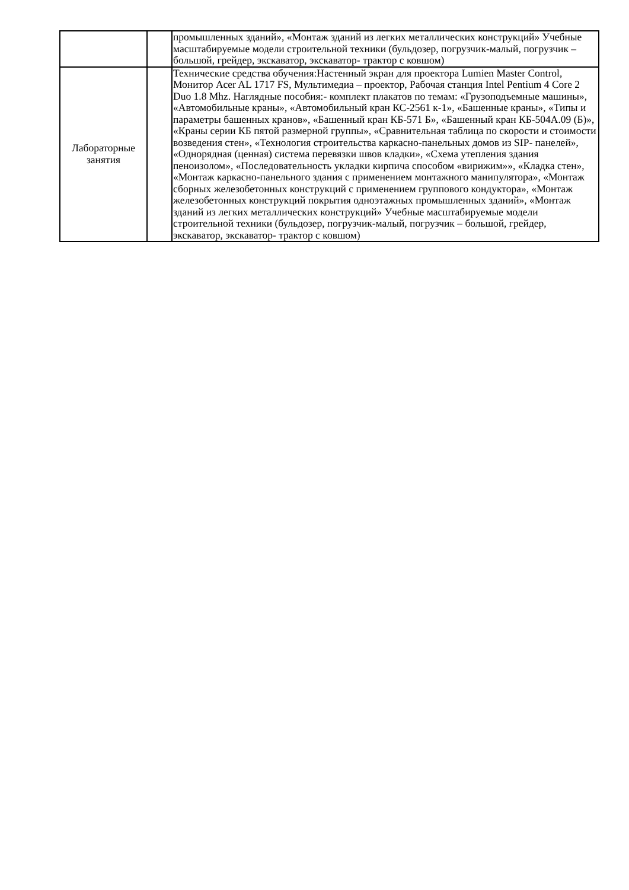| | | промышленных зданий», «Монтаж зданий из легких металлических конструкций» Учебные масштабируемые модели строительной техники (бульдозер, погрузчик-малый, погрузчик – большой, грейдер, экскаватор, экскаватор- трактор с ковшом) |
| Лабораторные занятия | | Технические средства обучения:Настенный экран для проектора Lumien Master Control, Монитор Acer AL 1717 FS, Мультимедиа – проектор, Рабочая станция Intel Pentium 4 Core 2 Duo 1.8 Mhz. Наглядные пособия:- комплект плакатов по темам: «Грузоподъемные машины», «Автомобильные краны», «Автомобильный кран КС-2561 к-1», «Башенные краны», «Типы и параметры башенных кранов», «Башенный кран КБ-571 Б», «Башенный кран КБ-504А.09 (Б)», «Краны серии КБ пятой размерной группы», «Сравнительная таблица по скорости и стоимости возведения стен», «Технология строительства каркасно-панельных домов из SIP- панелей», «Однорядная (ценная) система перевязки швов кладки», «Схема утепления здания пеноизолом», «Последовательность укладки кирпича способом «вирижим»», «Кладка стен», «Монтаж каркасно-панельного здания с применением монтажного манипулятора», «Монтаж сборных железобетонных конструкций с применением группового кондуктора», «Монтаж железобетонных конструкций покрытия одноэтажных промышленных зданий», «Монтаж зданий из легких металлических конструкций» Учебные масштабируемые модели строительной техники (бульдозер, погрузчик-малый, погрузчик – большой, грейдер, экскаватор, экскаватор- трактор с ковшом) |